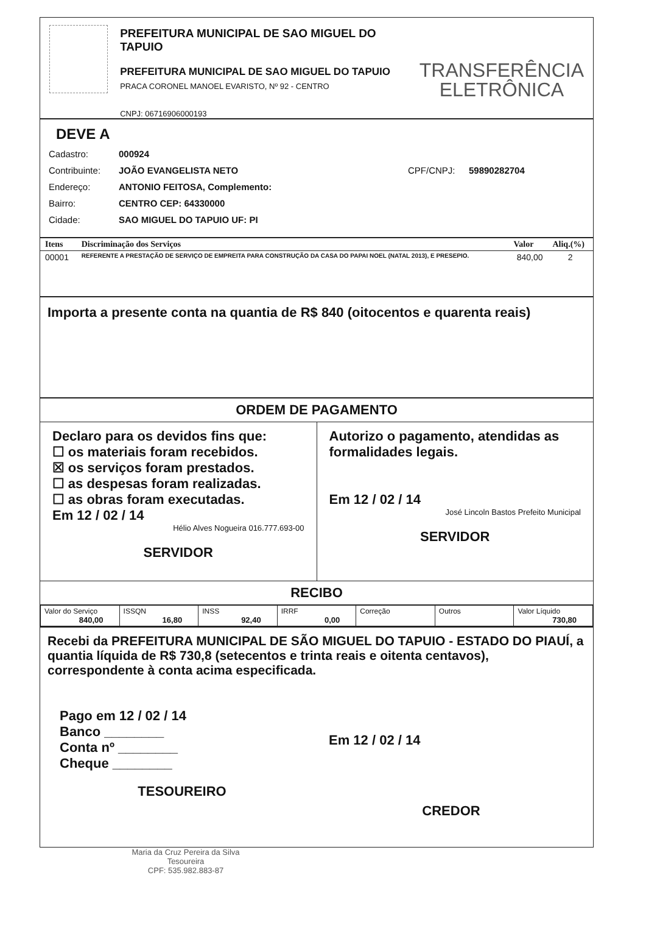PREFEITURA MUNICIPAL DE SAO MIGUEL DO TAPUIO
PREFEITURA MUNICIPAL DE SAO MIGUEL DO TAPUIO
PRACA CORONEL MANOEL EVARISTO, Nº 92 - CENTRO
CNPJ: 06716906000193
TRANSFERÊNCIA
ELETRÔNICA
DEVE A
Cadastro: 000924
Contribuinte: JOÃO EVANGELISTA NETO CPF/CNPJ: 59890282704
Endereço: ANTONIO FEITOSA, Complemento:
Bairro: CENTRO CEP: 64330000
Cidade: SAO MIGUEL DO TAPUIO UF: PI
| Itens | Discriminação dos Serviços | Valor | Aliq.(%) |
| --- | --- | --- | --- |
| 00001 | REFERENTE A PRESTAÇÃO DE SERVIÇO DE EMPREITA PARA CONSTRUÇÃO DA CASA DO PAPAI NOEL (NATAL 2013), E PRESEPIO. | 840,00 | 2 |
Importa a presente conta na quantia de R$ 840 (oitocentos e quarenta reais)
ORDEM DE PAGAMENTO
Declaro para os devidos fins que:
☐ os materiais foram recebidos.
☒ os serviços foram prestados.
☐ as despesas foram realizadas.
☐ as obras foram executadas.
Em 12 / 02 / 14
Hélio Alves Nogueira 016.777.693-00
SERVIDOR
Autorizo o pagamento, atendidas as formalidades legais.
Em 12 / 02 / 14
José Lincoln Bastos Prefeito Municipal
SERVIDOR
RECIBO
| Valor do Serviço 840,00 | ISSQN 16,80 | INSS 92,40 | IRRF 0,00 | Correção | Outros | Valor Líquido 730,80 |
Recebi da PREFEITURA MUNICIPAL DE SÃO MIGUEL DO TAPUIO - ESTADO DO PIAUÍ, a quantia líquida de R$ 730,8 (setecentos e trinta reais e oitenta centavos), correspondente à conta acima especificada.
Pago em 12 / 02 / 14
Banco ________
Conta nº ________
Cheque ________
TESOUREIRO
Em 12 / 02 / 14
CREDOR
Maria da Cruz Pereira da Silva
Tesoureira
CPF: 535.982.883-87